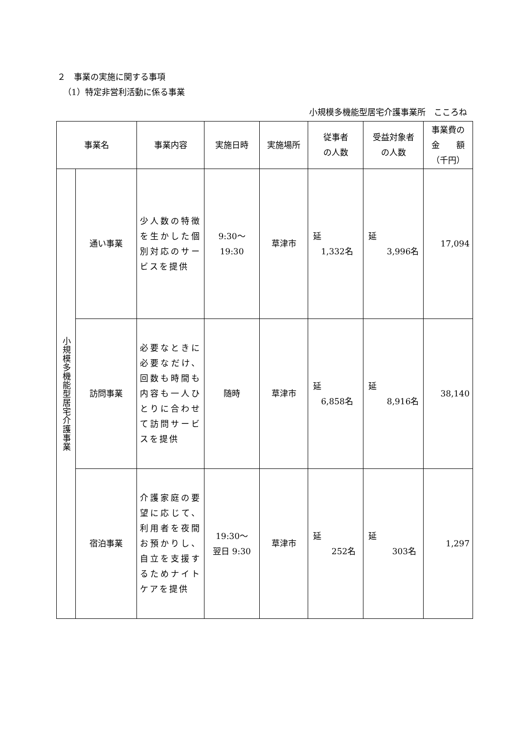２　事業の実施に関する事項
（1）特定非営利活動に係る事業
小規模多機能型居宅介護事業所　こころね
| 事業名 | | 事業内容 | 実施日時 | 実施場所 | 従事者 の人数 | 受益対象者 の人数 | 事業費の 金 額 （千円） |
| --- | --- | --- | --- | --- | --- | --- | --- |
| 小規模多機能型居宅介護事業 | 通い事業 | 少人数の特徴を生かした個別対応のサービスを提供 | 9:30～ 19:30 | 草津市 | 延 1,332名 | 延 3,996名 | 17,094 |
| | 訪問事業 | 必要なときに必要なだけ、回数も時間も内容も一人ひとりに合わせて訪問サービスを提供 | 随時 | 草津市 | 延 6,858名 | 延 8,916名 | 38,140 |
| | 宿泊事業 | 介護家庭の要望に応じて、利用者を夜間お預かりし、自立を支援するためナイトケアを提供 | 19:30～ 翌日 9:30 | 草津市 | 延 252名 | 延 303名 | 1,297 |